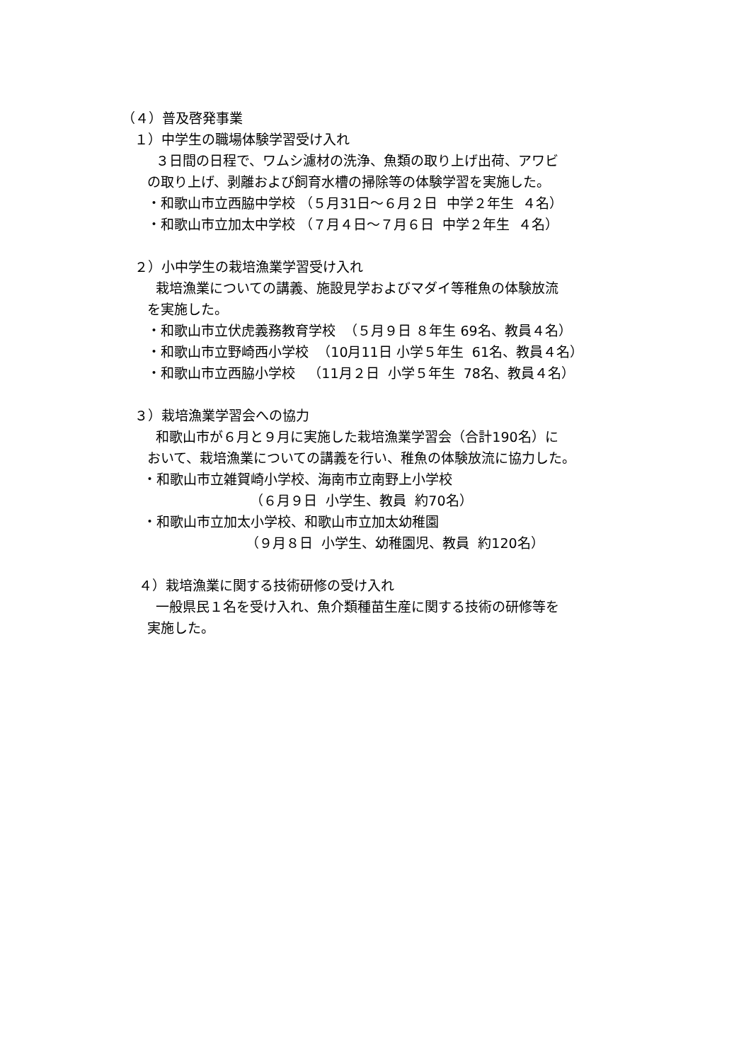（４）普及啓発事業
１）中学生の職場体験学習受け入れ
３日間の日程で、ワムシ濾材の洗浄、魚類の取り上げ出荷、アワビ
の取り上げ、剥離および飼育水槽の掃除等の体験学習を実施した。
・和歌山市立西脇中学校 （５月31日～６月２日 中学２年生 ４名）
・和歌山市立加太中学校 （７月４日～７月６日 中学２年生 ４名）
２）小中学生の栽培漁業学習受け入れ
栽培漁業についての講義、施設見学およびマダイ等稚魚の体験放流
を実施した。
・和歌山市立伏虎義務教育学校 （５月９日 ８年生 69名、教員４名）
・和歌山市立野崎西小学校 （10月11日 小学５年生 61名、教員４名）
・和歌山市立西脇小学校 （11月２日 小学５年生 78名、教員４名）
３）栽培漁業学習会への協力
和歌山市が６月と９月に実施した栽培漁業学習会（合計190名）に
おいて、栽培漁業についての講義を行い、稚魚の体験放流に協力した。
・和歌山市立雑賀崎小学校、海南市立南野上小学校
（６月９日 小学生、教員 約70名）
・和歌山市立加太小学校、和歌山市立加太幼稚園
（９月８日 小学生、幼稚園児、教員 約120名）
４）栽培漁業に関する技術研修の受け入れ
一般県民１名を受け入れ、魚介類種苗生産に関する技術の研修等を
実施した。